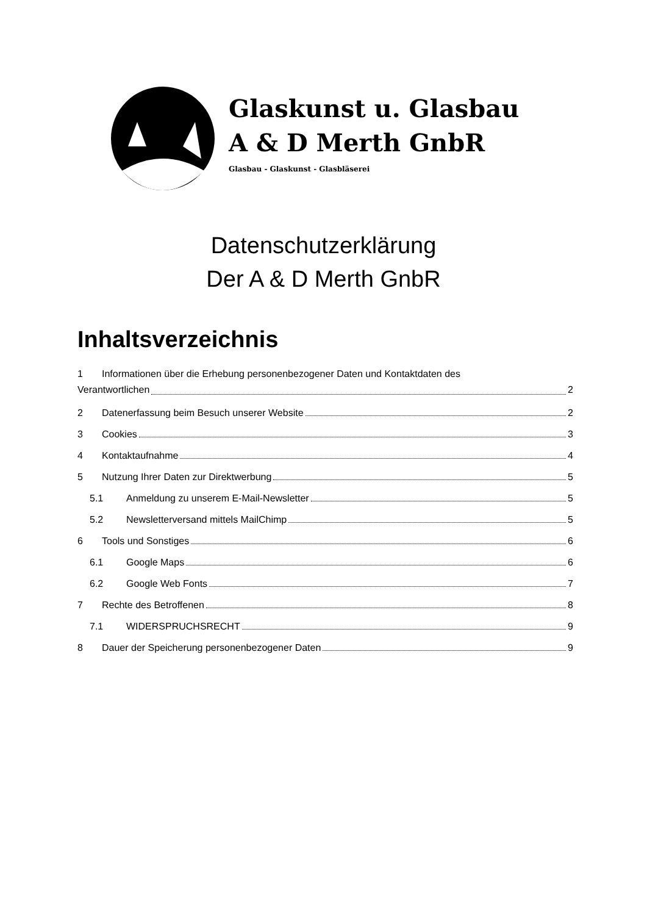Glaskunst u. Glasbau
A & D Merth GnbR
Glasbau - Glaskunst - Glasbläserei
Datenschutzerklärung
Der A & D Merth GnbR
Inhaltsverzeichnis
1 Informationen über die Erhebung personenbezogener Daten und Kontaktdaten des
Verantwortlichen 2
2 Datenerfassung beim Besuch unserer Website 2
3 Cookies 3
4 Kontaktaufnahme 4
5 Nutzung Ihrer Daten zur Direktwerbung 5
5.1 Anmeldung zu unserem E-Mail-Newsletter 5
5.2 Newsletterversand mittels MailChimp 5
6 Tools und Sonstiges 6
6.1 Google Maps 6
6.2 Google Web Fonts 7
7 Rechte des Betroffenen 8
7.1 WIDERSPRUCHSRECHT 9
8 Dauer der Speicherung personenbezogener Daten 9